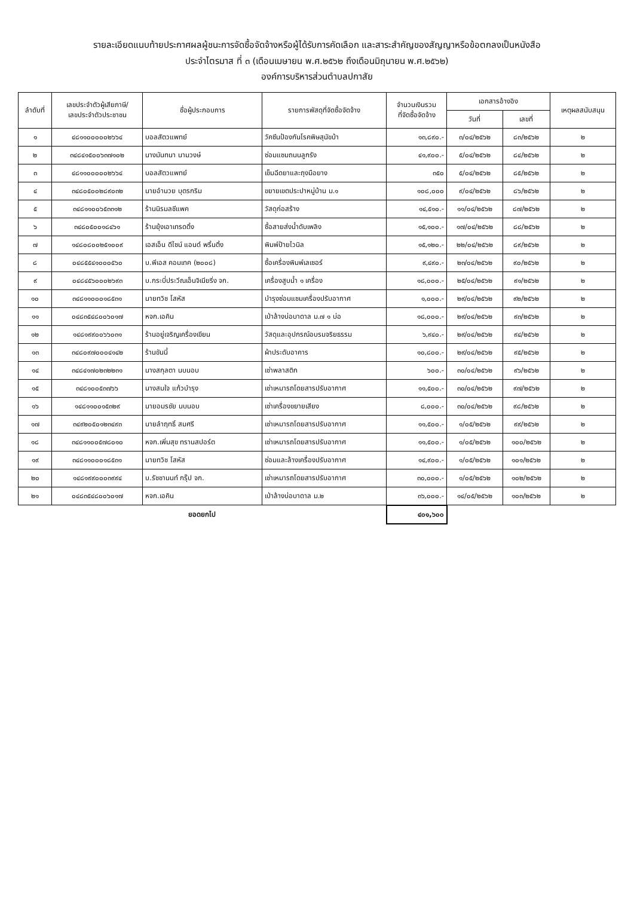รายละเอียดแนบท้ายประกาศผลผู้ชนะการจัดซื้อจัดจ้างหรือผู้ได้รับการคัดเลือก และสาระสำคัญของสัญญาหรือข้อตกลงเป็นหนังสือ
ประจำไตรมาส ที่ ๓ (เดือนเมษายน พ.ศ.๒๕๖๒ ถึงเดือนมิถุนายน พ.ศ.๒๕๖๒)
องค์การบริหารส่วนตำบลปกาสัย
| ลำดับที่ | เลขประจำตัวผู้เสียภาษี/ เลขประจำตัวประชาชน | ชื่อผู้ประกอบการ | รายการพัสดุที่จัดซื้อจัดจ้าง | จำนวนเงินรวม ที่จัดซื้อจัดจ้าง | เอกสารอ้างอิง | | เหตุผลสนับสนุน |
| --- | --- | --- | --- | --- | --- | --- | --- |
| | | | | | วันที่ | เลขที่ | |
| ๑ | ๔๘๑๑๐๐๐๐๐๒๖๖๔ | บอลสัตวแพทย์ | วัคซีนป้องกันโรคพิษสุนัขบ้า | ๑๓,๘๙๐.- | ๓/๐๔/๒๕๖๒ | ๘๓/๒๕๖๒ | ๒ |
| ๒ | ๓๔๘๔๑๕๐๐๖๓๗๑๐๒ | นางมันทนา นามวงษ์ | ซ่อมแซมถนนลูกรัง | ๔๑,๙๐๐.- | ๕/๐๔/๒๕๖๒ | ๘๔/๒๕๖๒ | ๒ |
| ๓ | ๔๘๑๑๐๐๐๐๐๒๖๖๔ | บอลสัตวแพทย์ | เข็มฉีดยาและถุงมือยาง | ๓๕๐ | ๕/๐๔/๒๕๖๒ | ๘๕/๒๕๖๒ | ๒ |
| ๔ | ๓๔๘๐๕๐๐๒๘๙๐๓๒ | นายอำนวย บุตรกริม | ขยายเขตประปาหมู่บ้าน ม.๑ | ๑๐๘,๐๐๐ | ๙/๐๔/๒๕๖๒ | ๘๖/๒๕๖๒ | ๒ |
| ๕ | ๓๔๘๑๑๐๐๖๕๓๓๑๒ | ร้านนิรมลชีแพค | วัสดุก่อสร้าง | ๑๔,๕๑๐.- | ๑๑/๐๔/๒๕๖๒ | ๘๗/๒๕๖๒ | ๒ |
| ๖ | ๓๔๘๐๕๐๐๑๘๔๖๑ | ร้านยุ้งเอาเทรดดิ้ง | ซื้อสายส่งน้ำดับเพลิง | ๑๕,๑๐๐.- | ๑๗/๐๔/๒๕๖๒ | ๘๘/๒๕๖๒ | ๒ |
| ๗ | ๑๔๘๐๘๐๐๒๕๑๐๐๙ | เอสเอ็น ดีไซน์ แอนด์ พริ้นติ้ง | พิมพ์ป้ายไวนิล | ๑๕,๑๒๐.- | ๒๒/๐๔/๒๕๖๒ | ๘๙/๒๕๖๒ | ๒ |
| ๘ | ๐๔๘๕๕๔๑๐๐๐๕๖๐ | บ.พีเอส คอมเทค (๒๐๐๘) | ซื้อเครื่องพิมพ์เลเซอร์ | ๙,๔๙๐.- | ๒๓/๐๔/๒๕๖๒ | ๙๐/๒๕๖๒ | ๒ |
| ๙ | ๐๔๘๔๕๖๐๐๐๒๖๙๓ | บ.กระบี่ประวีณเอ็นจิเนียริ่ง จก. | เครื่องสูบน้ำ ๑ เครื่อง | ๑๘,๐๐๐.- | ๒๕/๐๔/๒๕๖๒ | ๙๑/๒๕๖๒ | ๒ |
| ๑๐ | ๓๔๘๑๑๐๐๐๑๘๕๓๑ | นายทวิช โสหัส | บำรุงซ่อมแซมเครื่องปรับอากาศ | ๑,๐๐๐.- | ๒๙/๐๔/๒๕๖๒ | ๙๒/๒๕๖๒ | ๒ |
| ๑๑ | ๐๔๘๓๕๔๘๐๐๖๐๑๗ | หจก.เอคิน | เป่าล้างบ่อบาดาล ม.๗ ๑ บ่อ | ๑๘,๐๐๐.- | ๒๙/๐๔/๒๕๖๒ | ๙๓/๒๕๖๒ | ๒ |
| ๑๒ | ๑๔๘๑๙๙๐๐๖๖๐๓๑ | ร้านอยู่เจริญเครื่องเขียน | วัสดุและอุปกรณ์อบรมจริยธรรม | ๖,๙๔๐.- | ๒๙/๐๔/๒๕๖๒ | ๙๔/๒๕๖๒ | ๒ |
| ๑๓ | ๓๔๘๐๙๗๐๐๐๔๑๔๒ | ร้านขันนี้ | ผ้าประดับอาคาร | ๑๐,๘๐๐.- | ๒๙/๐๔/๒๕๖๒ | ๙๕/๒๕๖๒ | ๒ |
| ๑๔ | ๓๔๘๔๑๗๐๒๓๒๒๓๑ | นางสกุลตา นบนอบ | เช่าพลาสติก | ๖๐๐.- | ๓๐/๐๔/๒๕๖๒ | ๙๖/๒๕๖๒ | ๒ |
| ๑๕ | ๓๔๘๑๐๐๕๓๗๖๖ | นางสมใจ แก้วบำรุง | เช่าเหมารถโดยสารปรับอากาศ | ๑๑,๕๐๐.- | ๓๐/๐๔/๒๕๖๒ | ๙๗/๒๕๖๒ | ๒ |
| ๑๖ | ๑๔๘๑๑๐๐๑๕๓๒๙ | นายอมรชัย นบนอบ | เช่าเครื่องขยายเสียง | ๘,๐๐๐.- | ๓๐/๐๔/๒๕๖๒ | ๙๘/๒๕๖๒ | ๒ |
| ๑๗ | ๓๔๙๒๐๕๐๑๒๓๔๙๓ | นายลำฤทธิ์ สมศรี | เช่าเหมารถโดยสารปรับอากาศ | ๑๑,๕๐๐.- | ๑/๐๕/๒๕๖๒ | ๙๙/๒๕๖๒ | ๒ |
| ๑๘ | ๓๔๘๑๑๐๐๕๗๘๐๑๐ | หจก.เพิ่มสุข ทรานสปอร์ต | เช่าเหมารถโดยสารปรับอากาศ | ๑๑,๕๐๐.- | ๑/๐๕/๒๕๖๒ | ๑๐๐/๒๕๖๒ | ๒ |
| ๑๙ | ๓๔๘๑๑๐๐๐๑๘๕๓๑ | นายทวิช โสหัส | ซ่อมและล้างเครื่องปรับอากาศ | ๑๔,๙๐๐.- | ๑/๐๕/๒๕๖๒ | ๑๐๑/๒๕๖๒ | ๒ |
| ๒๐ | ๑๔๘๑๙๙๐๐๐๓๙๙๔ | บ.รัชชานนท์ กรุ๊ป จก. | เช่าเหมารถโดยสารปรับอากาศ | ๓๐,๐๐๐.- | ๑/๐๕/๒๕๖๒ | ๑๐๒/๒๕๖๒ | ๒ |
| ๒๑ | ๐๔๘๓๕๔๘๐๐๖๐๑๗ | หจก.เอคิน | เป่าล้างบ่อบาดาล ม.๒ | ๓๖,๐๐๐.- | ๑๔/๐๕/๒๕๖๒ | ๑๐๓/๒๕๖๒ | ๒ |
| ยอดยกไป | | | | ๔๐๑,๖๐๐ | | | |